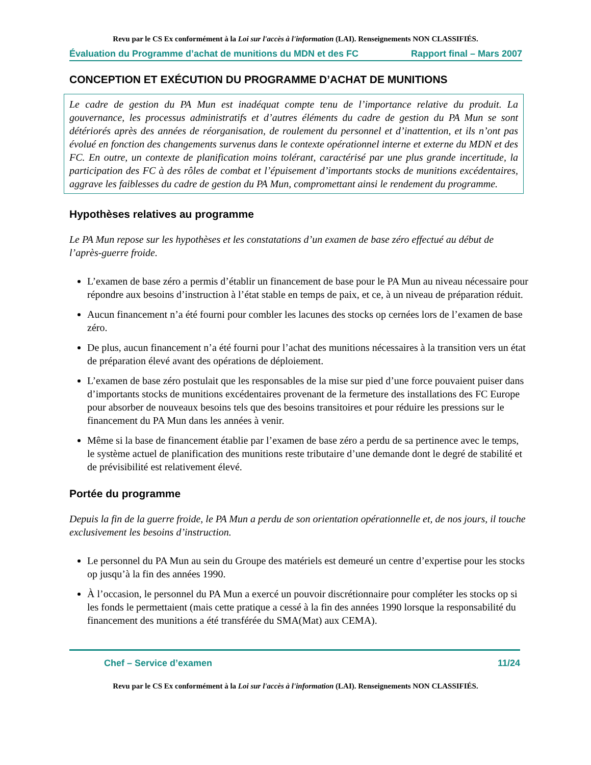Revu par le CS Ex conformément à la Loi sur l'accès à l'information (LAI). Renseignements NON CLASSIFIÉS.
Évaluation du Programme d’achat de munitions du MDN et des FC Rapport final – Mars 2007
CONCEPTION ET EXÉCUTION DU PROGRAMME D’ACHAT DE MUNITIONS
Le cadre de gestion du PA Mun est inadéquat compte tenu de l’importance relative du produit. La gouvernance, les processus administratifs et d’autres éléments du cadre de gestion du PA Mun se sont détériorés après des années de réorganisation, de roulement du personnel et d’inattention, et ils n’ont pas évolué en fonction des changements survenus dans le contexte opérationnel interne et externe du MDN et des FC. En outre, un contexte de planification moins tolérant, caractérisé par une plus grande incertitude, la participation des FC à des rôles de combat et l’épuisement d’importants stocks de munitions excédentaires, aggrave les faiblesses du cadre de gestion du PA Mun, compromettant ainsi le rendement du programme.
Hypothèses relatives au programme
Le PA Mun repose sur les hypothèses et les constatations d’un examen de base zéro effectué au début de l’après-guerre froide.
L’examen de base zéro a permis d’établir un financement de base pour le PA Mun au niveau nécessaire pour répondre aux besoins d’instruction à l’état stable en temps de paix, et ce, à un niveau de préparation réduit.
Aucun financement n’a été fourni pour combler les lacunes des stocks op cernées lors de l’examen de base zéro.
De plus, aucun financement n’a été fourni pour l’achat des munitions nécessaires à la transition vers un état de préparation élevé avant des opérations de déploiement.
L’examen de base zéro postulait que les responsables de la mise sur pied d’une force pouvaient puiser dans d’importants stocks de munitions excédentaires provenant de la fermeture des installations des FC Europe pour absorber de nouveaux besoins tels que des besoins transitoires et pour réduire les pressions sur le financement du PA Mun dans les années à venir.
Même si la base de financement établie par l’examen de base zéro a perdu de sa pertinence avec le temps, le système actuel de planification des munitions reste tributaire d’une demande dont le degré de stabilité et de prévisibilité est relativement élevé.
Portée du programme
Depuis la fin de la guerre froide, le PA Mun a perdu de son orientation opérationnelle et, de nos jours, il touche exclusivement les besoins d’instruction.
Le personnel du PA Mun au sein du Groupe des matériels est demeuré un centre d’expertise pour les stocks op jusqu’à la fin des années 1990.
À l’occasion, le personnel du PA Mun a exercé un pouvoir discrétionnaire pour compléter les stocks op si les fonds le permettaient (mais cette pratique a cessé à la fin des années 1990 lorsque la responsabilité du financement des munitions a été transférée du SMA(Mat) aux CEMA).
Chef – Service d’examen 11/24
Revu par le CS Ex conformément à la Loi sur l'accès à l'information (LAI). Renseignements NON CLASSIFIÉS.